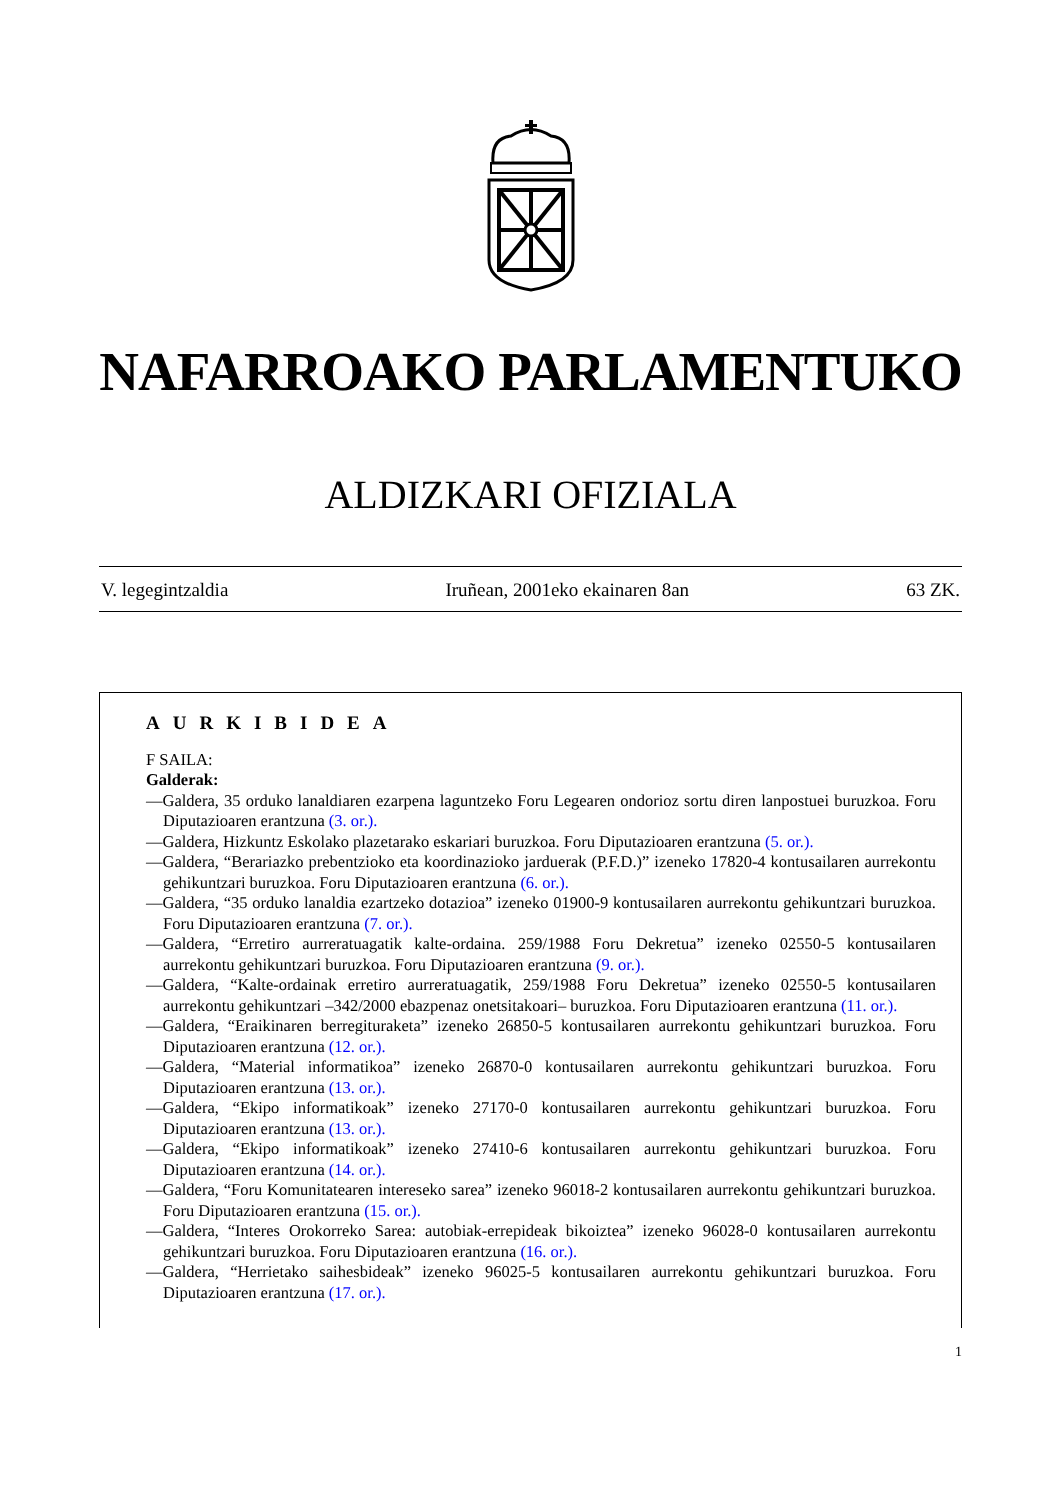NAFARROAKO PARLAMENTUKO
ALDIZKARI OFIZIALA
V. legegintzaldia Iruñean, 2001eko ekainaren 8an 63 ZK.
AURKIBIDEA
F SAILA:
Galderak:
—Galdera, 35 orduko lanaldiaren ezarpena laguntzeko Foru Legearen ondorioz sortu diren lanpostuei buruzkoa. Foru Diputazioaren erantzuna (3. or.).
—Galdera, Hizkuntz Eskolako plazetarako eskariari buruzkoa. Foru Diputazioaren erantzuna (5. or.).
—Galdera, “Berariazko prebentzioko eta koordinazioko jarduerak (P.F.D.)” izeneko 17820-4 kontusailaren aurrekontu gehikuntzari buruzkoa. Foru Diputazioaren erantzuna (6. or.).
—Galdera, “35 orduko lanaldia ezartzeko dotazioa” izeneko 01900-9 kontusailaren aurrekontu gehikuntzari buruzkoa. Foru Diputazioaren erantzuna (7. or.).
—Galdera, “Erretiro aurreratuagatik kalte-ordaina. 259/1988 Foru Dekretua” izeneko 02550-5 kontusailaren aurrekontu gehikuntzari buruzkoa. Foru Diputazioaren erantzuna (9. or.).
—Galdera, “Kalte-ordainak erretiro aurreratuagatik, 259/1988 Foru Dekretua” izeneko 02550-5 kontusailaren aurrekontu gehikuntzari –342/2000 ebazpenaz onetsitakoari– buruzkoa. Foru Diputazioaren erantzuna (11. or.).
—Galdera, “Eraikinaren berregituraketa” izeneko 26850-5 kontusailaren aurrekontu gehikuntzari buruzkoa. Foru Diputazioaren erantzuna (12. or.).
—Galdera, “Material informatikoa” izeneko 26870-0 kontusailaren aurrekontu gehikuntzari buruzkoa. Foru Diputazioaren erantzuna (13. or.).
—Galdera, “Ekipo informatikoak” izeneko 27170-0 kontusailaren aurrekontu gehikuntzari buruzkoa. Foru Diputazioaren erantzuna (13. or.).
—Galdera, “Ekipo informatikoak” izeneko 27410-6 kontusailaren aurrekontu gehikuntzari buruzkoa. Foru Diputazioaren erantzuna (14. or.).
—Galdera, “Foru Komunitatearen intereseko sarea” izeneko 96018-2 kontusailaren aurrekontu gehikuntzari buruzkoa. Foru Diputazioaren erantzuna (15. or.).
—Galdera, “Interes Orokorreko Sarea: autobiak-errepideak bikoiztea” izeneko 96028-0 kontusailaren aurrekontu gehikuntzari buruzkoa. Foru Diputazioaren erantzuna (16. or.).
—Galdera, “Herrietako saihesbideak” izeneko 96025-5 kontusailaren aurrekontu gehikuntzari buruzkoa. Foru Diputazioaren erantzuna (17. or.).
1